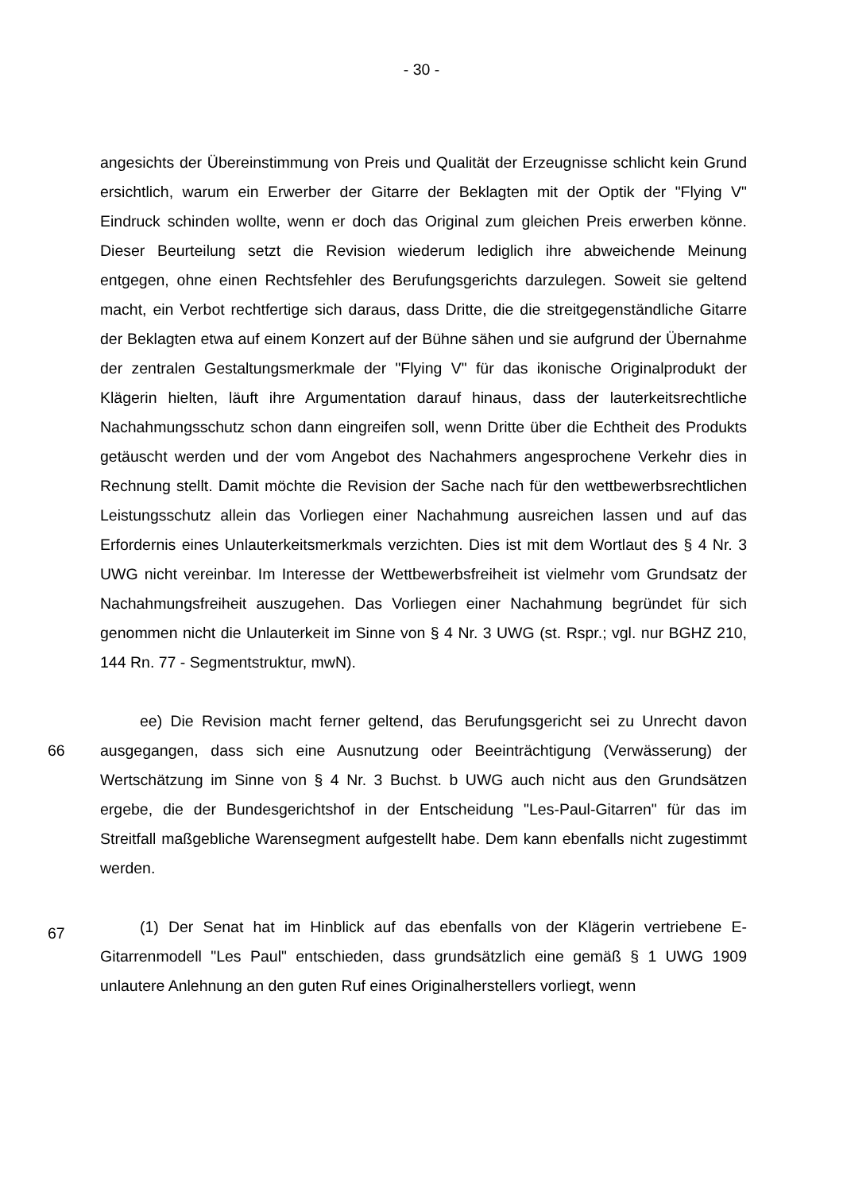- 30 -
angesichts der Übereinstimmung von Preis und Qualität der Erzeugnisse schlicht kein Grund ersichtlich, warum ein Erwerber der Gitarre der Beklagten mit der Optik der "Flying V" Eindruck schinden wollte, wenn er doch das Original zum gleichen Preis erwerben könne. Dieser Beurteilung setzt die Revision wiederum lediglich ihre abweichende Meinung entgegen, ohne einen Rechtsfehler des Berufungsgerichts darzulegen. Soweit sie geltend macht, ein Verbot rechtfertige sich daraus, dass Dritte, die die streitgegenständliche Gitarre der Beklagten etwa auf einem Konzert auf der Bühne sähen und sie aufgrund der Übernahme der zentralen Gestaltungsmerkmale der "Flying V" für das ikonische Originalprodukt der Klägerin hielten, läuft ihre Argumentation darauf hinaus, dass der lauterkeitsrechtliche Nachahmungsschutz schon dann eingreifen soll, wenn Dritte über die Echtheit des Produkts getäuscht werden und der vom Angebot des Nachahmers angesprochene Verkehr dies in Rechnung stellt. Damit möchte die Revision der Sache nach für den wettbewerbsrechtlichen Leistungsschutz allein das Vorliegen einer Nachahmung ausreichen lassen und auf das Erfordernis eines Unlauterkeitsmerkmals verzichten. Dies ist mit dem Wortlaut des § 4 Nr. 3 UWG nicht vereinbar. Im Interesse der Wettbewerbsfreiheit ist vielmehr vom Grundsatz der Nachahmungsfreiheit auszugehen. Das Vorliegen einer Nachahmung begründet für sich genommen nicht die Unlauterkeit im Sinne von § 4 Nr. 3 UWG (st. Rspr.; vgl. nur BGHZ 210, 144 Rn. 77 - Segmentstruktur, mwN).
66
ee) Die Revision macht ferner geltend, das Berufungsgericht sei zu Unrecht davon ausgegangen, dass sich eine Ausnutzung oder Beeinträchtigung (Verwässerung) der Wertschätzung im Sinne von § 4 Nr. 3 Buchst. b UWG auch nicht aus den Grundsätzen ergebe, die der Bundesgerichtshof in der Entscheidung "Les-Paul-Gitarren" für das im Streitfall maßgebliche Warensegment aufgestellt habe. Dem kann ebenfalls nicht zugestimmt werden.
67
(1) Der Senat hat im Hinblick auf das ebenfalls von der Klägerin vertriebene E-Gitarrenmodell "Les Paul" entschieden, dass grundsätzlich eine gemäß § 1 UWG 1909 unlautere Anlehnung an den guten Ruf eines Originalherstellers vorliegt, wenn